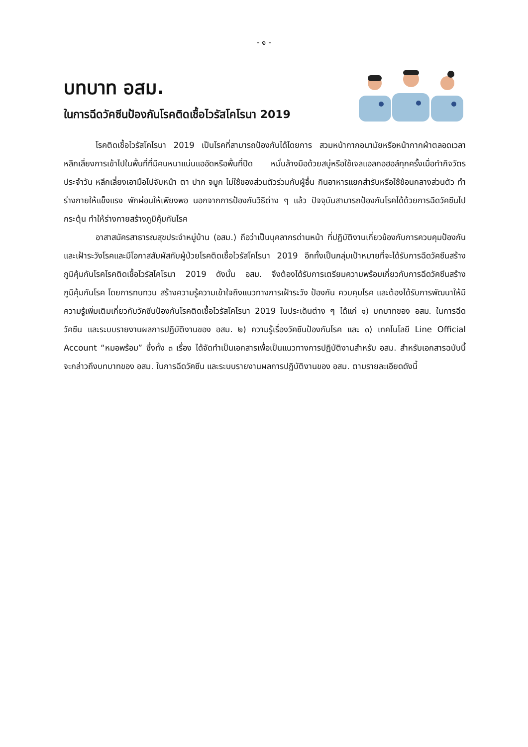- ๑ -
บทบาท อสม.
ในการฉีดวัคซีนป้องกันโรคติดเชื้อไวรัสโคโรนา 2019
โรคติดเชื้อไวรัสโคโรนา 2019 เป็นโรคที่สามารถป้องกันได้โดยการ สวมหน้ากากอนามัยหรือหน้ากากผ้าตลอดเวลา หลีกเลี่ยงการเข้าไปในพื้นที่ที่มีคนหนาแน่นแออัดหรือพื้นที่ปิด หมั่นล้างมือด้วยสบู่หรือใช้เจลแอลกอฮอล์ทุกครั้งเมื่อทำกิจวัตรประจำวัน หลีกเลี่ยงเอามือไปจับหน้า ตา ปาก จมูก ไม่ใช้ของส่วนตัวร่วมกับผู้อื่น กินอาหารแยกสำรับหรือใช้ช้อนกลางส่วนตัว ทำร่างกายให้แข็งแรง พักผ่อนให้เพียงพอ นอกจากการป้องกันวิธีต่าง ๆ แล้ว ปัจจุบันสามารถป้องกันโรคได้ด้วยการฉีดวัคซีนไปกระตุ้น ทำให้ร่างกายสร้างภูมิคุ้มกันโรค
อาสาสมัครสาธารณสุขประจำหมู่บ้าน (อสม.) ถือว่าเป็นบุคลากรด่านหน้า ที่ปฏิบัติงานเกี่ยวข้องกับการควบคุมป้องกันและเฝ้าระวังโรคและมีโอกาสสัมผัสกับผู้ป่วยโรคติดเชื้อไวรัสโคโรนา 2019 อีกทั้งเป็นกลุ่มเป้าหมายที่จะได้รับการฉีดวัคซีนสร้างภูมิคุ้มกันโรคโรคติดเชื้อไวรัสโคโรนา 2019 ดังนั้น อสม. จึงต้องได้รับการเตรียมความพร้อมเกี่ยวกับการฉีดวัคซีนสร้างภูมิคุ้มกันโรค โดยการทบทวน สร้างความรู้ความเข้าใจถึงแนวทางการเฝ้าระวัง ป้องกัน ควบคุมโรค และต้องได้รับการพัฒนาให้มีความรู้เพิ่มเติมเกี่ยวกับวัคซีนป้องกันโรคติดเชื้อไวรัสโคโรนา 2019 ในประเด็นต่าง ๆ ได้แก่ ๑) บทบาทของ อสม. ในการฉีดวัคซีน และระบบรายงานผลการปฏิบัติงานของ อสม. ๒) ความรู้เรื่องวัคซีนป้องกันโรค และ ๓) เทคโนโลยี Line Official Account “หมอพร้อม” ซึ่งทั้ง ๓ เรื่อง ได้จัดทำเป็นเอกสารเพื่อเป็นแนวทางการปฏิบัติงานสำหรับ อสม. สำหรับเอกสารฉบับนี้ จะกล่าวถึงบทบาทของ อสม. ในการฉีดวัคซีน และระบบรายงานผลการปฏิบัติงานของ อสม. ตามรายละเอียดดังนี้